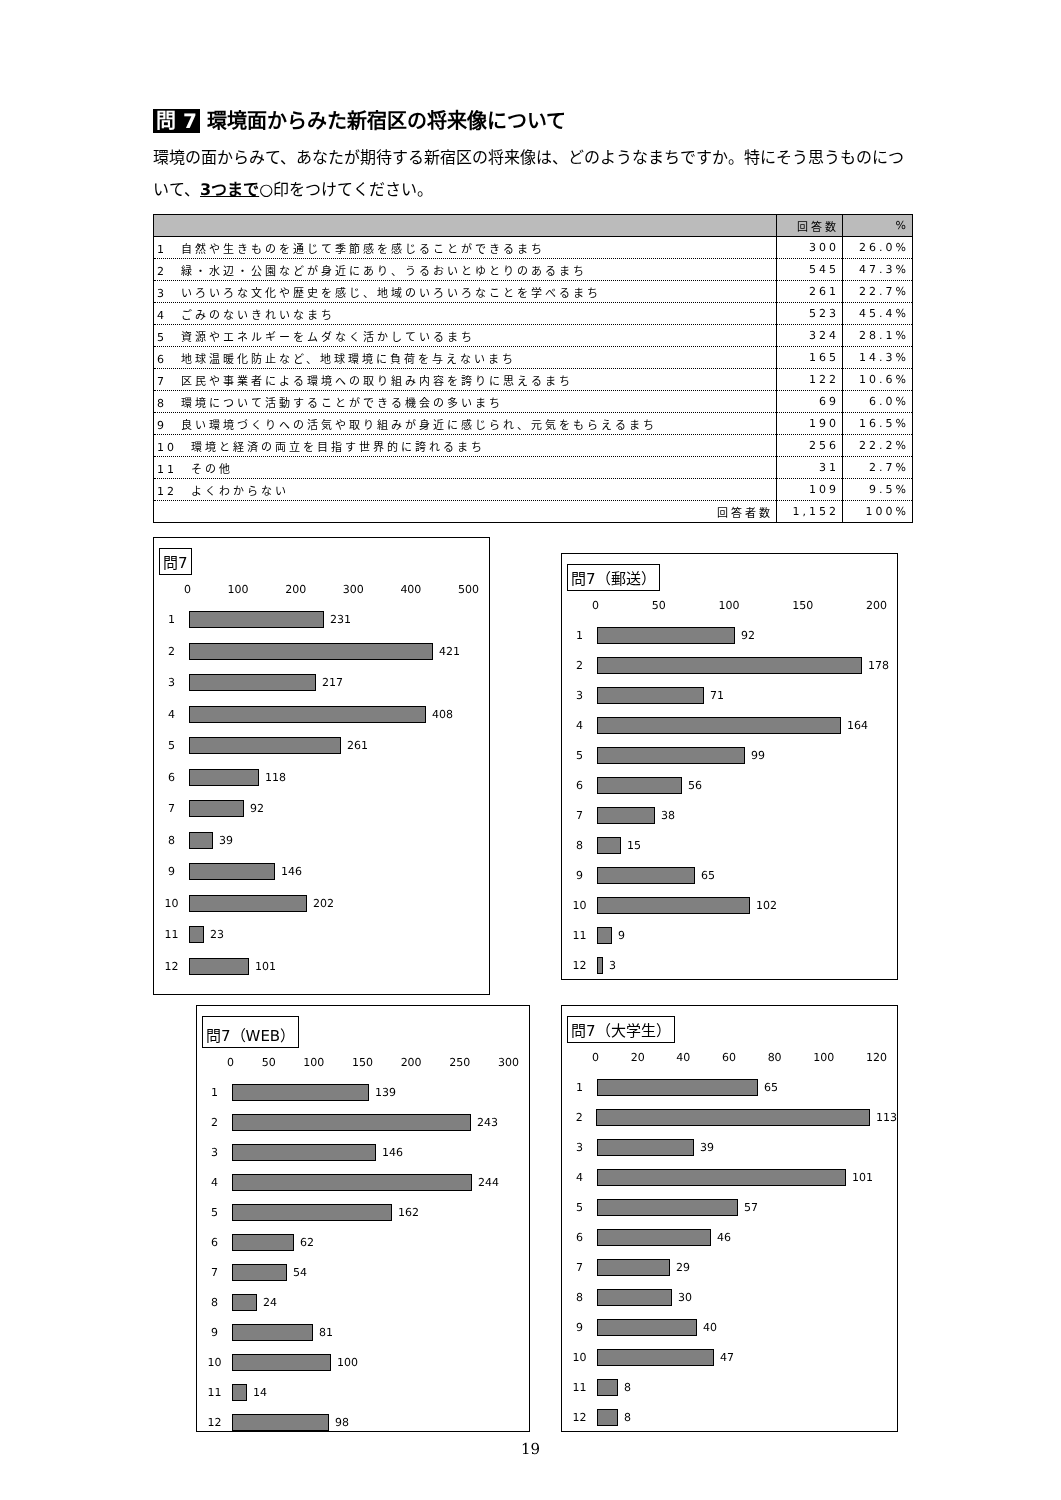問 7 環境面からみた新宿区の将来像について
環境の面からみて、あなたが期待する新宿区の将来像は、どのようなまちですか。特にそう思うものについて、3つまで○印をつけてください。
| | 回答数 | % |
| --- | --- | --- |
| 1 自然や生きものを通じて季節感を感じることができるまち | 300 | 26.0% |
| 2 緑・水辺・公園などが身近にあり、うるおいとゆとりのあるまち | 545 | 47.3% |
| 3 いろいろな文化や歴史を感じ、地域のいろいろなことを学べるまち | 261 | 22.7% |
| 4 ごみのないきれいなまち | 523 | 45.4% |
| 5 資源やエネルギーをムダなく活かしているまち | 324 | 28.1% |
| 6 地球温暖化防止など、地球環境に負荷を与えないまち | 165 | 14.3% |
| 7 区民や事業者による環境への取り組み内容を誇りに思えるまち | 122 | 10.6% |
| 8 環境について活動することができる機会の多いまち | 69 | 6.0% |
| 9 良い環境づくりへの活気や取り組みが身近に感じられ、元気をもらえるまち | 190 | 16.5% |
| 10 環境と経済の両立を目指す世界的に誇れるまち | 256 | 22.2% |
| 11 その他 | 31 | 2.7% |
| 12 よくわからない | 109 | 9.5% |
| 回答者数 | 1,152 | 100% |
問7
0 100 200 300 400 500
1 231
2 421
3 217
4 408
5 261
6 118
7 92
8 39
9 146
10 202
11 23
12 101
問7（郵送）
0 50 100 150 200
1 92
2 178
3 71
4 164
5 99
6 56
7 38
8 15
9 65
10 102
11 9
12 3
問7（WEB）
0 50 100 150 200 250 300
1 139
2 243
3 146
4 244
5 162
6 62
7 54
8 24
9 81
10 100
11 14
12 98
問7（大学生）
0 20 40 60 80 100 120
1 65
2 113
3 39
4 101
5 57
6 46
7 29
8 30
9 40
10 47
11 8
12 8
19